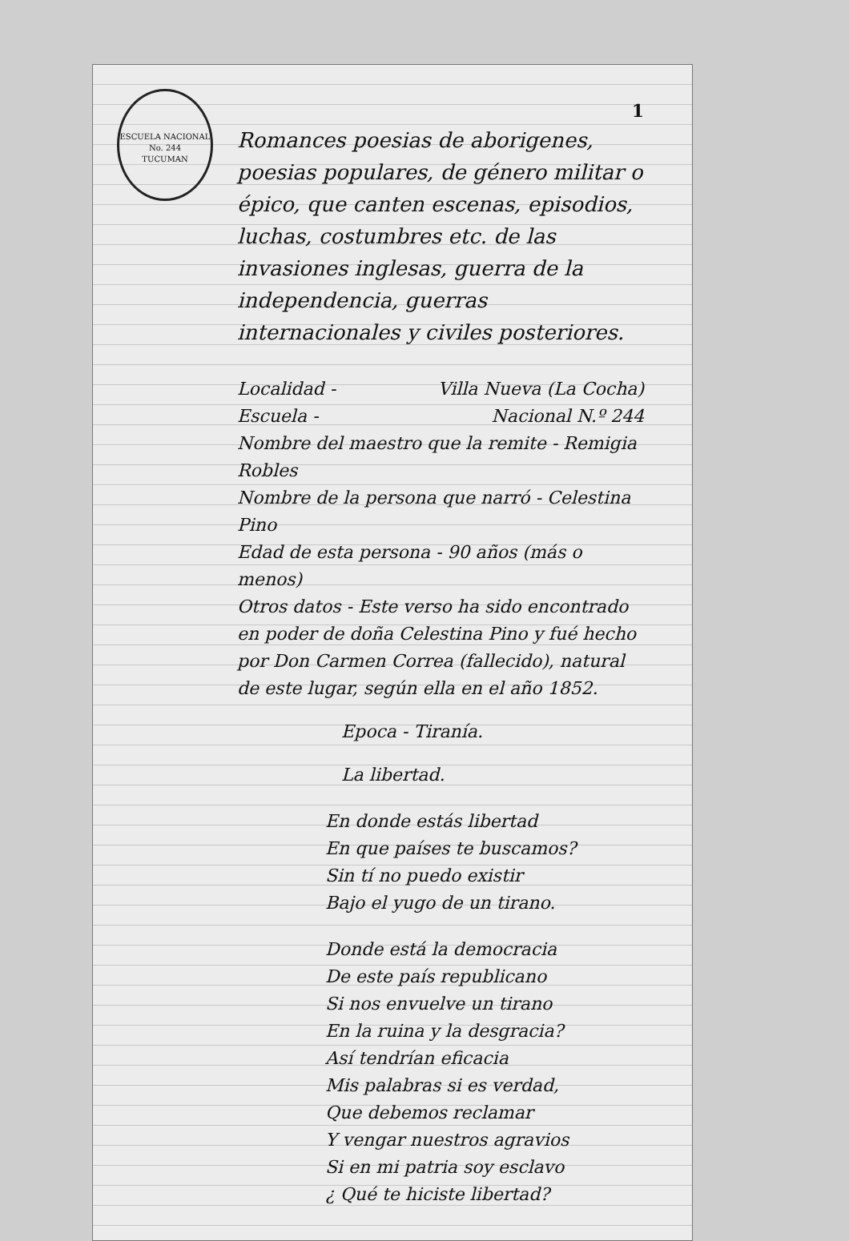ESCUELA NACIONAL No. 244
TUCUMAN
1
Romances poesias de aborigenes, poesias populares, de género militar o épico, que canten escenas, episodios, luchas, costumbres etc. de las invasiones inglesas, guerra de la independencia, guerras internacionales y civiles posteriores.
Localidad - Villa Nueva (La Cocha)
Escuela - Nacional N.º 244
Nombre del maestro que la remite - Remigia Robles
Nombre de la persona que narró - Celestina Pino
Edad de esta persona - 90 años (más o menos)
Otros datos - Este verso ha sido encontrado en poder de doña Celestina Pino y fué hecho por Don Carmen Correa (fallecido), natural de este lugar, según ella en el año 1852.
Epoca - Tiranía.
La libertad.
En donde estás libertad
En que países te buscamos?
Sin tí no puedo existir
Bajo el yugo de un tirano.
Donde está la democracia
De este país republicano
Si nos envuelve un tirano
En la ruina y la desgracia?
Así tendrían eficacia
Mis palabras si es verdad,
Que debemos reclamar
Y vengar nuestros agravios
Si en mi patria soy esclavo
¿ Qué te hiciste libertad?